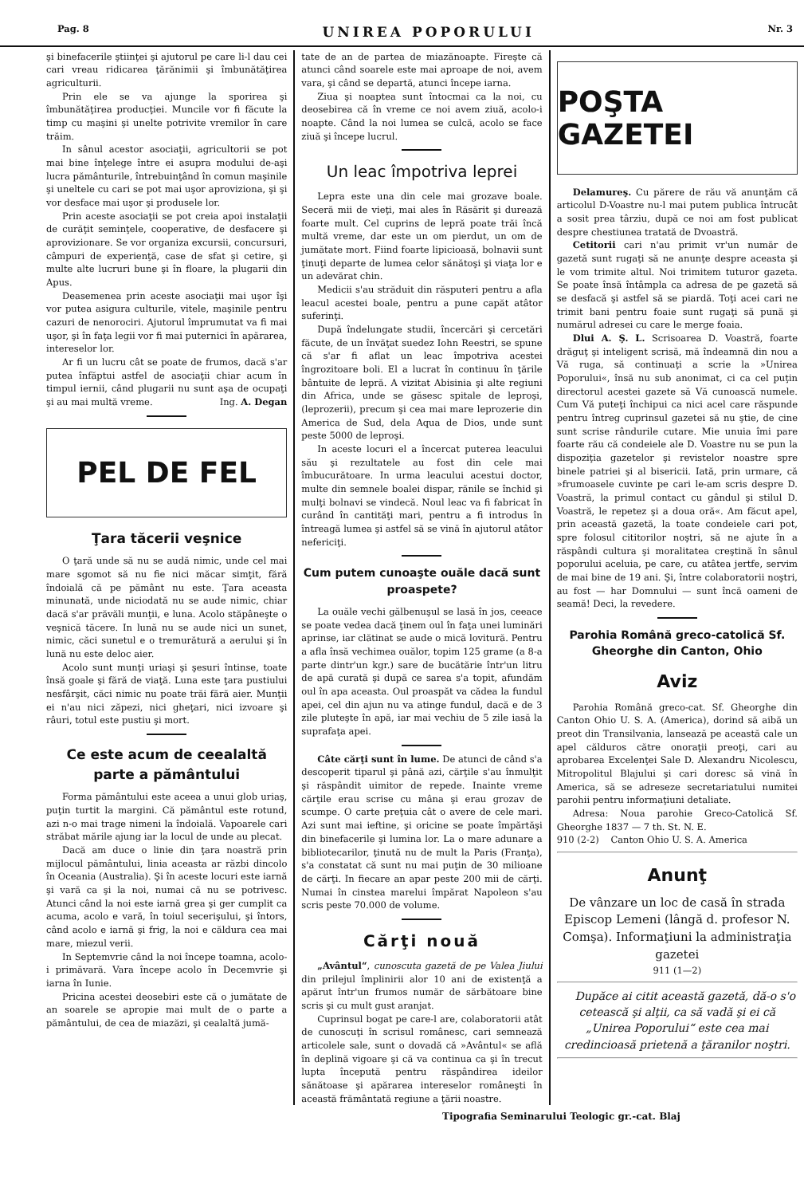Pag. 8 UNIREA POPORULUI Nr. 3
şi binefacerile ştiinţei şi ajutorul pe care li-l dau cei cari vreau ridicarea ţărănimii şi îmbunătăţirea agriculturii.
Prin ele se va ajunge la sporirea şi îmbunătăţirea producţiei. Muncile vor fi făcute la timp cu maşini şi unelte potrivite vremilor în care trăim.
In sânul acestor asociaţii, agricultorii se pot mai bine înţelege între ei asupra modului de-aşi lucra pământurile, întrebuinţând în comun maşinile şi uneltele cu cari se pot mai uşor aproviziona, şi şi vor desface mai uşor şi produsele lor.
Prin aceste asociaţii se pot creia apoi instalaţii de curăţit seminţele, cooperative, de desfacere şi aprovizionare. Se vor organiza excursii, concursuri, câmpuri de experienţă, case de sfat şi cetire, şi multe alte lucruri bune şi în floare, la plugarii din Apus.
Deasemenea prin aceste asociaţii mai uşor îşi vor putea asigura culturile, vitele, maşinile pentru cazuri de nenorociri. Ajutorul împrumutat va fi mai uşor, şi în faţa legii vor fi mai puternici în apărarea, intereselor lor.
Ar fi un lucru cât se poate de frumos, dacă s'ar putea înfăptui astfel de asociaţii chiar acum în timpul iernii, când plugarii nu sunt aşa de ocupaţi şi au mai multă vreme. Ing. A. Degan
PEL DE FEL
Ţara tăcerii veşnice
O ţară unde să nu se audă nimic, unde cel mai mare sgomot să nu fie nici măcar simţit, fără îndoială că pe pământ nu este. Ţara aceasta minunată, unde niciodată nu se aude nimic, chiar dacă s'ar prăvăli munţii, e luna. Acolo stăpâneşte o veşnică tăcere. In lună nu se aude nici un sunet, nimic, căci sunetul e o tremurătură a aerului şi în lună nu este deloc aier.
Acolo sunt munţi uriaşi şi şesuri întinse, toate însă goale şi fără de viaţă. Luna este ţara pustiului nesfârşit, căci nimic nu poate trăi fără aier. Munţii ei n'au nici zăpezi, nici gheţari, nici izvoare şi râuri, totul este pustiu şi mort.
Ce este acum de ceealaltă parte a pământului
Forma pământului este aceea a unui glob uriaş, puţin turtit la margini. Că pământul este rotund, azi n-o mai trage nimeni la îndoială. Vapoarele cari străbat mările ajung iar la locul de unde au plecat.
Dacă am duce o linie din ţara noastră prin mijlocul pământului, linia aceasta ar răzbi dincolo în Oceania (Australia). Şi în aceste locuri este iarnă şi vară ca şi la noi, numai că nu se potrivesc. Atunci când la noi este iarnă grea şi ger cumplit ca acuma, acolo e vară, în toiul secerişului, şi întors, când acolo e iarnă şi frig, la noi e căldura cea mai mare, miezul verii.
In Septemvrie când la noi începe toamna, acolo-i primăvară. Vara începe acolo în Decemvrie şi iarna în Iunie.
Pricina acestei deosebiri este că o jumătate de an soarele se apropie mai mult de o parte a pământului, de cea de miazăzi, şi cealaltă jumă-
tate de an de partea de miazănoapte. Fireşte că atunci când soarele este mai aproape de noi, avem vara, şi când se departă, atunci începe iarna.
Ziua şi noaptea sunt întocmai ca la noi, cu deosebirea că în vreme ce noi avem ziuă, acolo-i noapte. Când la noi lumea se culcă, acolo se face ziuă şi începe lucrul.
Un leac împotriva leprei
Lepra este una din cele mai grozave boale. Seceră mii de vieţi, mai ales în Răsărit şi durează foarte mult. Cel cuprins de lepră poate trăi încă multă vreme, dar este un om pierdut, un om de jumătate mort. Fiind foarte lipicioasă, bolnavii sunt ţinuţi departe de lumea celor sănătoşi şi viaţa lor e un adevărat chin.
Medicii s'au străduit din răsputeri pentru a afla leacul acestei boale, pentru a pune capăt atâtor suferinţi.
După îndelungate studii, încercări şi cercetări făcute, de un învăţat suedez Iohn Reestri, se spune că s'ar fi aflat un leac împotriva acestei îngrozitoare boli. El a lucrat în continuu în ţările bântuite de lepră. A vizitat Abisinia şi alte regiuni din Africa, unde se găsesc spitale de leproşi, (leprozerii), precum şi cea mai mare leprozerie din America de Sud, dela Aqua de Dios, unde sunt peste 5000 de leproşi.
In aceste locuri el a încercat puterea leacului său şi rezultatele au fost din cele mai îmbucurătoare. In urma leacului acestui doctor, multe din semnele boalei dispar, rănile se închid şi mulţi bolnavi se vindecă. Noul leac va fi fabricat în curând în cantităţi mari, pentru a fi introdus în întreagă lumea şi astfel să se vină în ajutorul atâtor nefericiţi.
Cum putem cunoaşte ouăle dacă sunt proaspete?
La ouăle vechi gălbenuşul se lasă în jos, ceeace se poate vedea dacă ţinem oul în faţa unei luminări aprinse, iar clătinat se aude o mică lovitură. Pentru a afla însă vechimea ouălor, topim 125 grame (a 8-a parte dintr'un kgr.) sare de bucătărie într'un litru de apă curată şi după ce sarea s'a topit, afundăm oul în apa aceasta. Oul proaspăt va cădea la fundul apei, cel din ajun nu va atinge fundul, dacă e de 3 zile pluteşte în apă, iar mai vechiu de 5 zile iasă la suprafaţa apei.
Câte cărţi sunt în lume. De atunci de când s'a descoperit tiparul şi până azi, cărţile s'au înmulţit şi răspândit uimitor de repede. Inainte vreme cărţile erau scrise cu mâna şi erau grozav de scumpe. O carte preţuia cât o avere de cele mari. Azi sunt mai ieftine, şi oricine se poate împărtăşi din binefacerile şi lumina lor. La o mare adunare a bibliotecarilor, ţinută nu de mult la Paris (Franţa), s'a constatat că sunt nu mai puţin de 30 milioane de cărţi. In fiecare an apar peste 200 mii de cărţi. Numai în cinstea marelui împărat Napoleon s'au scris peste 70.000 de volume.
Cărţi nouă
„Avântul“, cunoscuta gazetă de pe Valea Jiului din prilejul împlinirii alor 10 ani de existenţă a apărut într'un frumos număr de sărbătoare bine scris şi cu mult gust aranjat.
Cuprinsul bogat pe care-l are, colaboratorii atât de cunoscuţi în scrisul românesc, cari semnează articolele sale, sunt o dovadă că »Avântul« se află în deplină vigoare şi că va continua ca şi în trecut lupta începută pentru răspândirea ideilor sănătoase şi apărarea intereselor româneşti în această frământată regiune a ţării noastre.
POŞTA GAZETEI
Delamureş. Cu părere de rău vă anunţăm că articolul D-Voastre nu-l mai putem publica întrucât a sosit prea târziu, după ce noi am fost publicat despre chestiunea tratată de Dvoastră.
Cetitorii cari n'au primit vr'un număr de gazetă sunt rugaţi să ne anunţe despre aceasta şi le vom trimite altul. Noi trimitem tuturor gazeta. Se poate însă întâmpla ca adresa de pe gazetă să se desfacă şi astfel să se piardă. Toţi acei cari ne trimit bani pentru foaie sunt rugaţi să pună şi numărul adresei cu care le merge foaia.
Dlui A. Ş. L. Scrisoarea D. Voastră, foarte drăguţ şi inteligent scrisă, mă îndeamnă din nou a Vă ruga, să continuaţi a scrie la »Unirea Poporului«, însă nu sub anonimat, ci ca cel puţin directorul acestei gazete să Vă cunoască numele. Cum Vă puteţi închipui ca nici acel care răspunde pentru întreg cuprinsul gazetei să nu ştie, de cine sunt scrise rândurile cutare. Mie unuia îmi pare foarte rău că condeiele ale D. Voastre nu se pun la dispoziţia gazetelor şi revistelor noastre spre binele patriei şi al bisericii. Iată, prin urmare, că »frumoasele cuvinte pe cari le-am scris despre D. Voastră, la primul contact cu gândul şi stilul D. Voastră, le repetez şi a doua oră«. Am făcut apel, prin această gazetă, la toate condeiele cari pot, spre folosul cititorilor noştri, să ne ajute în a răspândi cultura şi moralitatea creştină în sânul poporului aceluia, pe care, cu atâtea jertfe, servim de mai bine de 19 ani. Şi, între colaboratorii noştri, au fost — har Domnului — sunt încă oameni de seamă! Deci, la revedere.
Parohia Română greco-catolică Sf. Gheorghe din Canton, Ohio
Aviz
Parohia Română greco-cat. Sf. Gheorghe din Canton Ohio U. S. A. (America), dorind să aibă un preot din Transilvania, lansează pe această cale un apel călduros către onoraţii preoţi, cari au aprobarea Excelenţei Sale D. Alexandru Nicolescu, Mitropolitul Blajului şi cari doresc să vină în America, să se adreseze secretariatului numitei parohii pentru informaţiuni detaliate.
Adresa: Noua parohie Greco-Catolică Sf. Gheorghe 1837 — 7 th. St. N. E.
910 (2-2) Canton Ohio U. S. A. America
Anunţ
De vânzare un loc de casă în strada Episcop Lemeni (lângă d. profesor N. Comşa). Informaţiuni la administraţia gazetei
911 (1—2)
Dupăce ai citit această gazetă, dă-o s'o cetească şi alţii, ca să vadă şi ei că „Unirea Poporului“ este cea mai credincioasă prietenă a ţăranilor noştri.
Tipografia Seminarului Teologic gr.-cat. Blaj